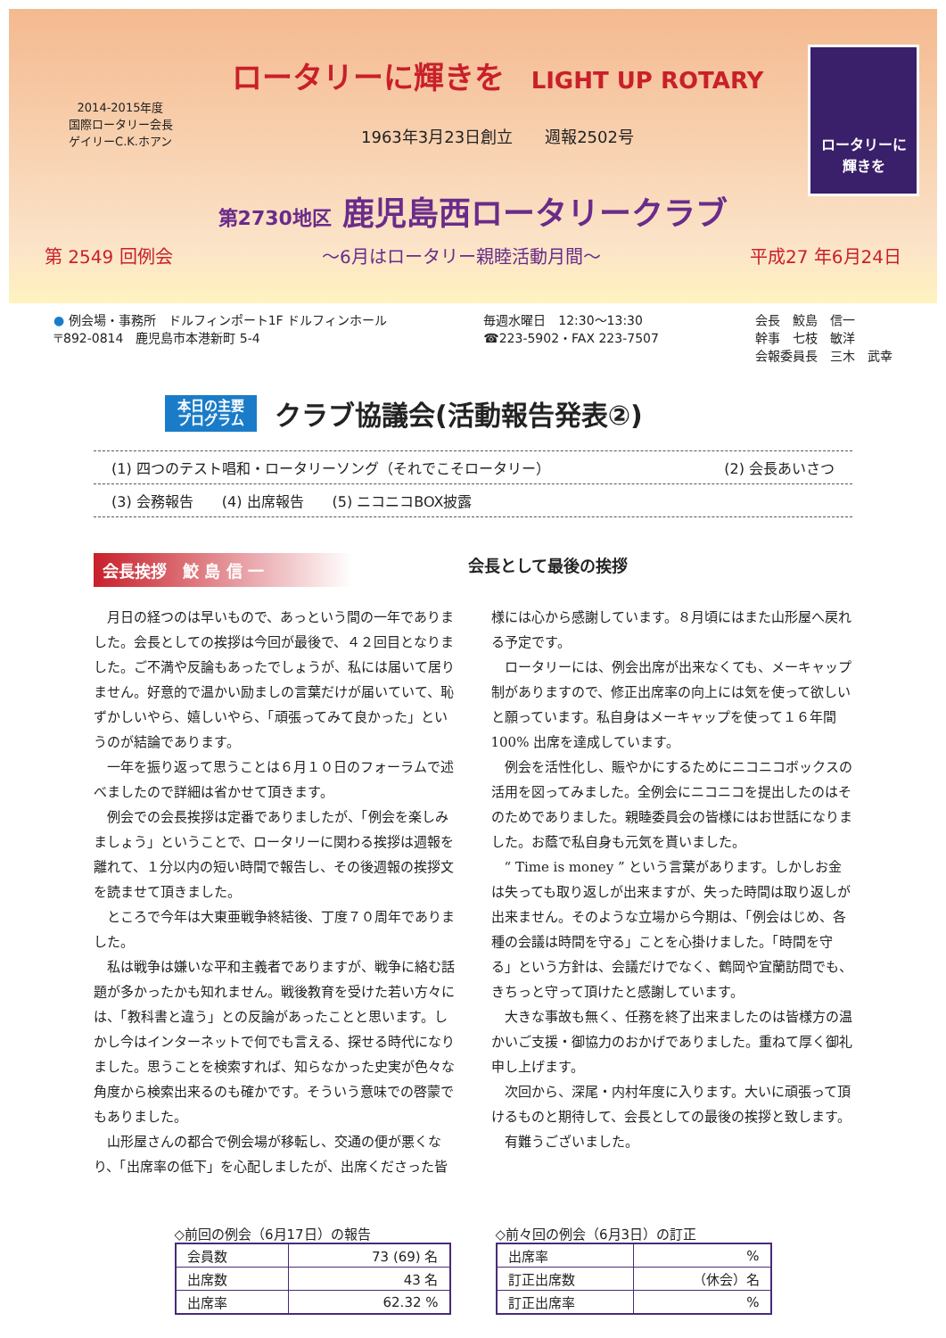2014-2015年度
国際ロータリー会長
ゲイリーC.K.ホアン
ロータリーに輝きを LIGHT UP ROTARY
1963年3月23日創立　　週報2502号
ロータリーに
輝きを
第2730地区 鹿児島西ロータリークラブ
第 2549 回例会 ～6月はロータリー親睦活動月間～ 平成27 年6月24日
● 例会場・事務所　ドルフィンポート1F ドルフィンホール
〒892-0814　鹿児島市本港新町 5-4
毎週水曜日　12:30～13:30
☎223-5902・FAX 223-7507
会長　鮫島　信一
幹事　七枝　敏洋
会報委員長　三木　武幸
本日の主要
プログラム クラブ協議会(活動報告発表②)
(1) 四つのテスト唱和・ロータリーソング（それでこそロータリー） (2) 会長あいさつ
(3) 会務報告　　(4) 出席報告　　(5) ニコニコBOX披露
会長挨拶　鮫 島 信 一 会長として最後の挨拶
月日の経つのは早いもので、あっという間の一年でありました。会長としての挨拶は今回が最後で、４２回目となりました。ご不満や反論もあったでしょうが、私には届いて居りません。好意的で温かい励ましの言葉だけが届いていて、恥ずかしいやら、嬉しいやら、「頑張ってみて良かった」というのが結論であります。
一年を振り返って思うことは６月１０日のフォーラムで述べましたので詳細は省かせて頂きます。
例会での会長挨拶は定番でありましたが、「例会を楽しみましょう」ということで、ロータリーに関わる挨拶は週報を離れて、１分以内の短い時間で報告し、その後週報の挨拶文を読ませて頂きました。
ところで今年は大東亜戦争終結後、丁度７０周年でありました。
私は戦争は嫌いな平和主義者でありますが、戦争に絡む話題が多かったかも知れません。戦後教育を受けた若い方々には、「教科書と違う」との反論があったことと思います。しかし今はインターネットで何でも言える、探せる時代になりました。思うことを検索すれば、知らなかった史実が色々な角度から検索出来るのも確かです。そういう意味での啓蒙でもありました。
山形屋さんの都合で例会場が移転し、交通の便が悪くなり、「出席率の低下」を心配しましたが、出席くださった皆様には心から感謝しています。８月頃にはまた山形屋へ戻れる予定です。
ロータリーには、例会出席が出来なくても、メーキャップ制がありますので、修正出席率の向上には気を使って欲しいと願っています。私自身はメーキャップを使って１６年間 100% 出席を達成しています。
例会を活性化し、賑やかにするためにニコニコボックスの活用を図ってみました。全例会にニコニコを提出したのはそのためでありました。親睦委員会の皆様にはお世話になりました。お蔭で私自身も元気を貰いました。
“ Time is money ” という言葉があります。しかしお金は失っても取り返しが出来ますが、失った時間は取り返しが出来ません。そのような立場から今期は、「例会はじめ、各種の会議は時間を守る」ことを心掛けました。「時間を守る」という方針は、会議だけでなく、鶴岡や宜蘭訪問でも、きちっと守って頂けたと感謝しています。
大きな事故も無く、任務を終了出来ましたのは皆様方の温かいご支援・御協力のおかげでありました。重ねて厚く御礼申し上げます。
次回から、深尾・内村年度に入ります。大いに頑張って頂けるものと期待して、会長としての最後の挨拶と致します。
有難うございました。
◇前回の例会（6月17日）の報告
| 会員数 | 73 (69) 名 |
| 出席数 | 43 名 |
| 出席率 | 62.32 % |
◇前々回の例会（6月3日）の訂正
| 出席率 | % |
| 訂正出席数 | （休会）名 |
| 訂正出席率 | % |